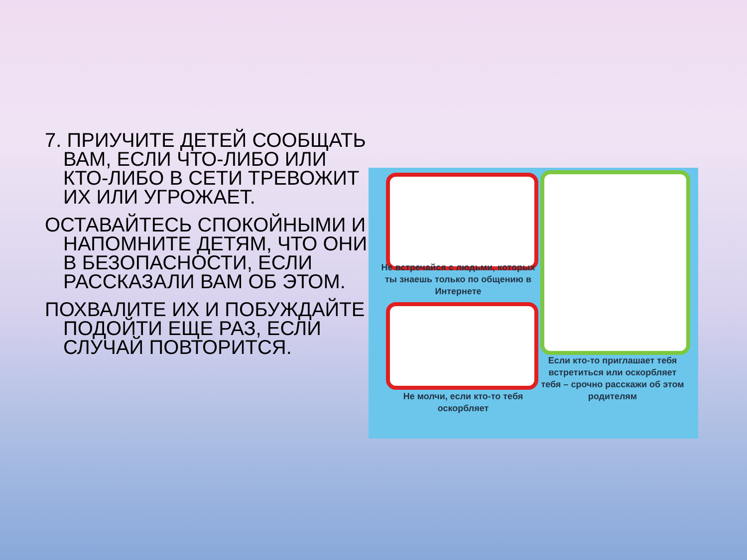7. ПРИУЧИТЕ ДЕТЕЙ СООБЩАТЬ ВАМ, ЕСЛИ ЧТО-ЛИБО ИЛИ КТО-ЛИБО В СЕТИ ТРЕВОЖИТ ИХ ИЛИ УГРОЖАЕТ.
ОСТАВАЙТЕСЬ СПОКОЙНЫМИ И НАПОМНИТЕ ДЕТЯМ, ЧТО ОНИ В БЕЗОПАСНОСТИ, ЕСЛИ РАССКАЗАЛИ ВАМ ОБ ЭТОМ.
ПОХВАЛИТЕ ИХ И ПОБУЖДАЙТЕ ПОДОЙТИ ЕЩЕ РАЗ, ЕСЛИ СЛУЧАЙ ПОВТОРИТСЯ.
Не встречайся с людьми, которых ты знаешь только по общению в Интернете
Не молчи, если кто-то тебя оскорбляет
Если кто-то приглашает тебя встретиться или оскорбляет тебя – срочно расскажи об этом родителям